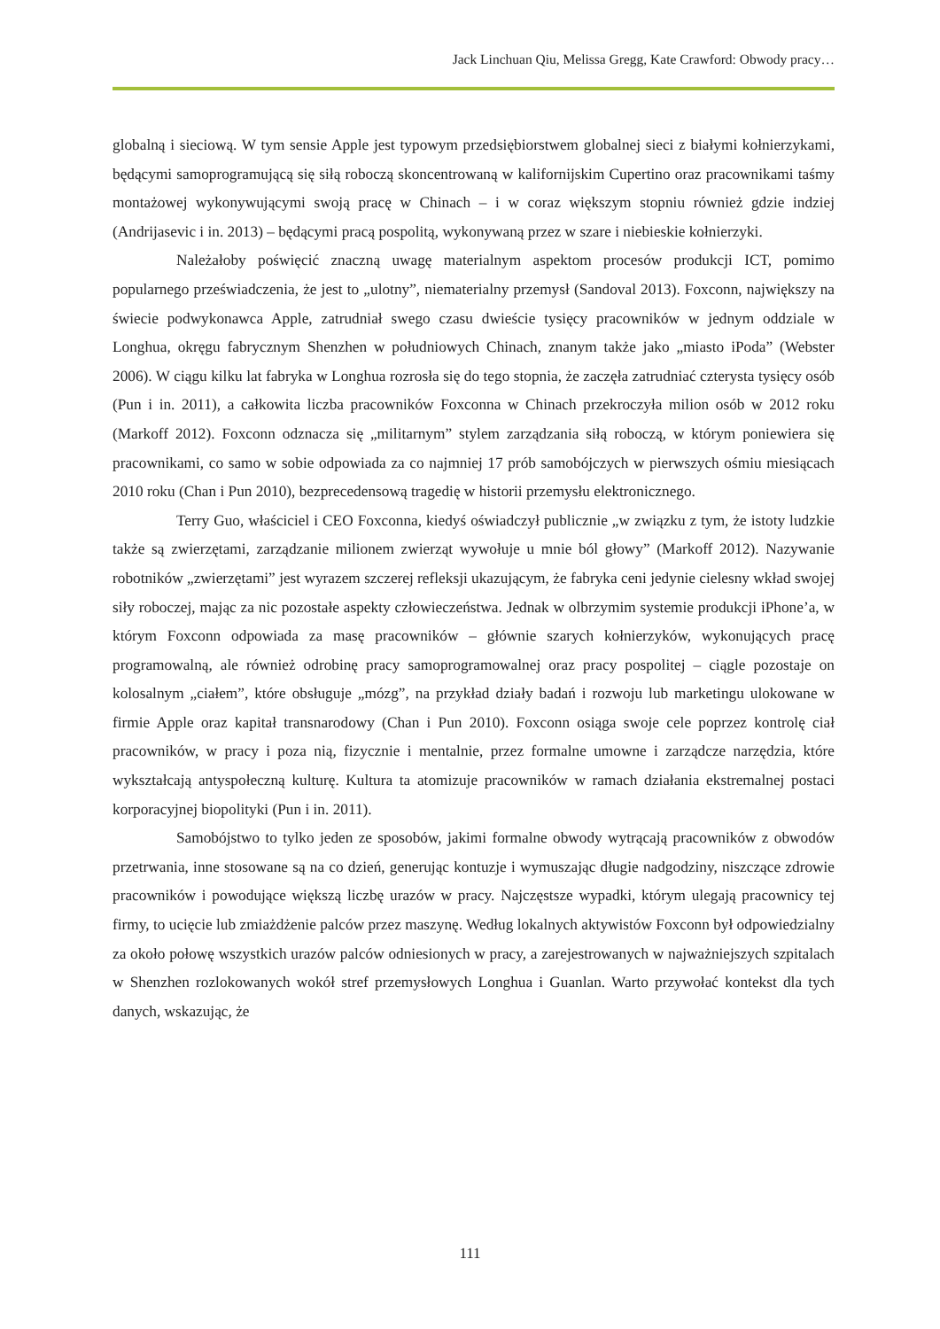Jack Linchuan Qiu, Melissa Gregg, Kate Crawford: Obwody pracy…
globalną i sieciową. W tym sensie Apple jest typowym przedsiębiorstwem globalnej sieci z białymi kołnierzykami, będącymi samoprogramującą się siłą roboczą skoncentrowaną w kalifornijskim Cupertino oraz pracownikami taśmy montażowej wykonywującymi swoją pracę w Chinach – i w coraz większym stopniu również gdzie indziej (Andrijasevic i in. 2013) – będącymi pracą pospolitą, wykonywaną przez w szare i niebieskie kołnierzyki.
Należałoby poświęcić znaczną uwagę materialnym aspektom procesów produkcji ICT, pomimo popularnego przeświadczenia, że jest to „ulotny”, niematerialny przemysł (Sandoval 2013). Foxconn, największy na świecie podwykonawca Apple, zatrudniał swego czasu dwieście tysięcy pracowników w jednym oddziale w Longhua, okręgu fabrycznym Shenzhen w południowych Chinach, znanym także jako „miasto iPoda” (Webster 2006). W ciągu kilku lat fabryka w Longhua rozrosła się do tego stopnia, że zaczęła zatrudniać czterysta tysięcy osób (Pun i in. 2011), a całkowita liczba pracowników Foxconna w Chinach przekroczyła milion osób w 2012 roku (Markoff 2012). Foxconn odznacza się „militarnym” stylem zarządzania siłą roboczą, w którym poniewiera się pracownikami, co samo w sobie odpowiada za co najmniej 17 prób samobójczych w pierwszych ośmiu miesiącach 2010 roku (Chan i Pun 2010), bezprecedensową tragedię w historii przemysłu elektronicznego.
Terry Guo, właściciel i CEO Foxconna, kiedyś oświadczył publicznie „w związku z tym, że istoty ludzkie także są zwierzętami, zarządzanie milionem zwierząt wywołuje u mnie ból głowy” (Markoff 2012). Nazywanie robotników „zwierzętami” jest wyrazem szczerej refleksji ukazującym, że fabryka ceni jedynie cielesny wkład swojej siły roboczej, mając za nic pozostałe aspekty człowieczeństwa. Jednak w olbrzymim systemie produkcji iPhone’a, w którym Foxconn odpowiada za masę pracowników – głównie szarych kołnierzyków, wykonujących pracę programowalną, ale również odrobinę pracy samoprogramowalnej oraz pracy pospolitej – ciągle pozostaje on kolosalnym „ciałem”, które obsługuje „mózg”, na przykład działy badań i rozwoju lub marketingu ulokowane w firmie Apple oraz kapitał transnarodowy (Chan i Pun 2010). Foxconn osiąga swoje cele poprzez kontrolę ciał pracowników, w pracy i poza nią, fizycznie i mentalnie, przez formalne umowne i zarządcze narzędzia, które wykształcają antyspołeczną kulturę. Kultura ta atomizuje pracowników w ramach działania ekstremalnej postaci korporacyjnej biopolityki (Pun i in. 2011).
Samobójstwo to tylko jeden ze sposobów, jakimi formalne obwody wytrącają pracowników z obwodów przetrwania, inne stosowane są na co dzień, generując kontuzje i wymuszając długie nadgodziny, niszczące zdrowie pracowników i powodujące większą liczbę urazów w pracy. Najczęstsze wypadki, którym ulegają pracownicy tej firmy, to ucięcie lub zmiażdżenie palców przez maszynę. Według lokalnych aktywistów Foxconn był odpowiedzialny za około połowę wszystkich urazów palców odniesionych w pracy, a zarejestrowanych w najważniejszych szpitalach w Shenzhen rozlokowanych wokół stref przemysłowych Longhua i Guanlan. Warto przywołać kontekst dla tych danych, wskazując, że
111